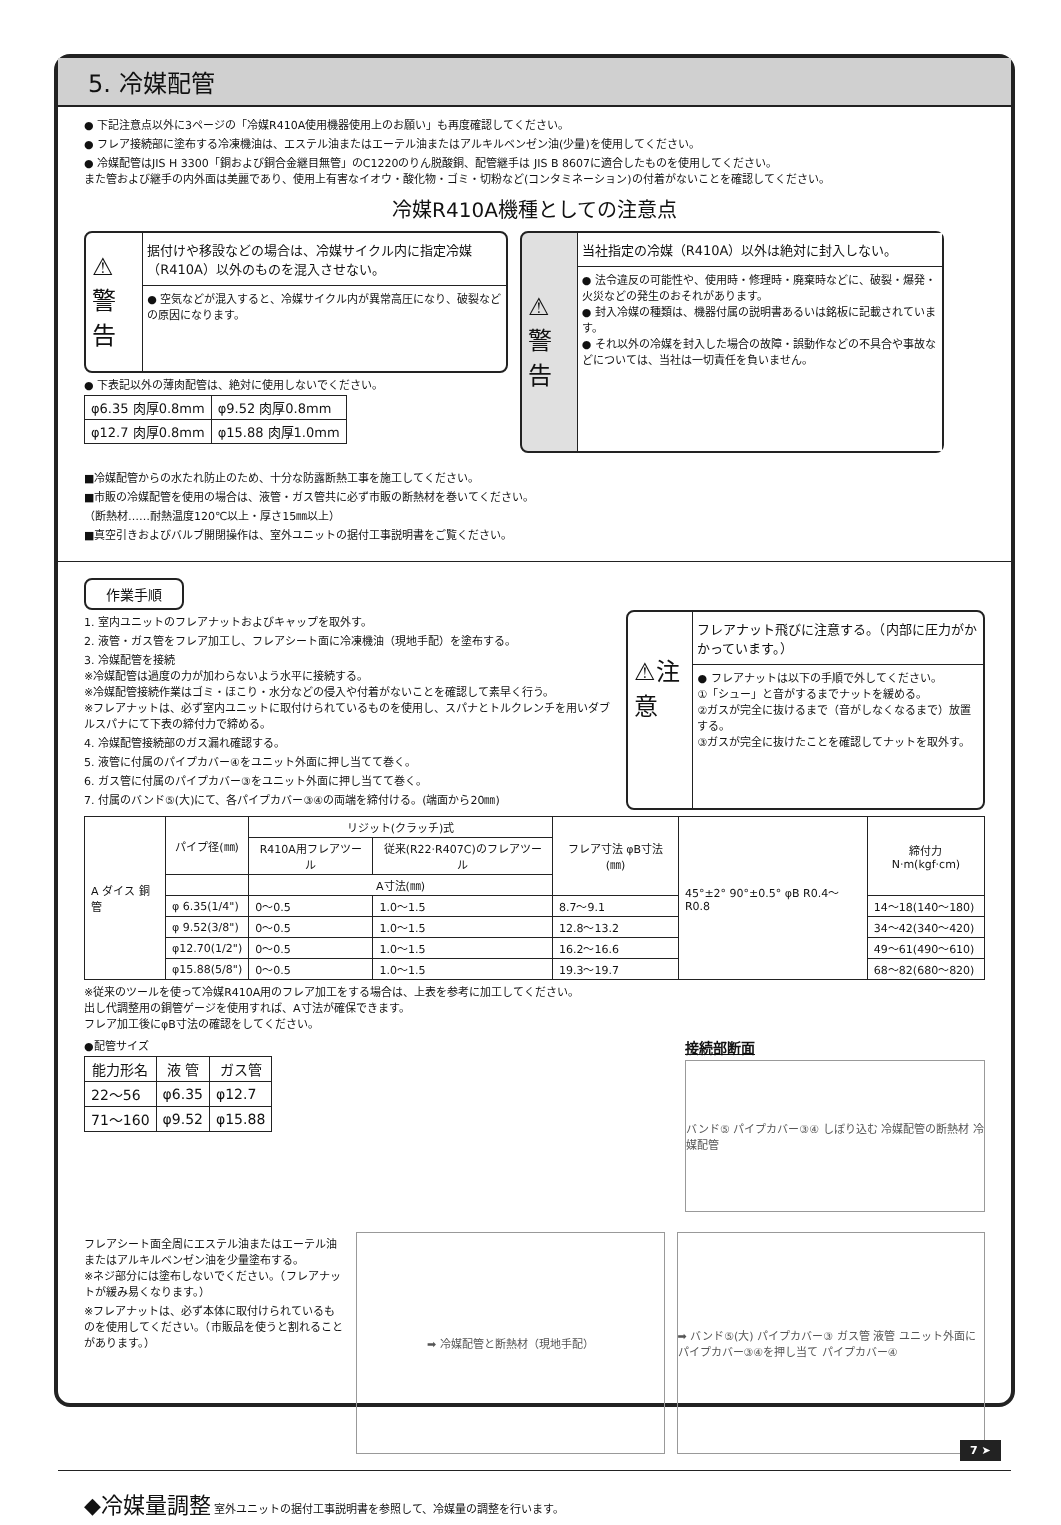5. 冷媒配管
● 下記注意点以外に3ページの「冷媒R410A使用機器使用上のお願い」も再度確認してください。
● フレア接続部に塗布する冷凍機油は、エステル油またはエーテル油またはアルキルベンゼン油(少量)を使用してください。
● 冷媒配管はJIS H 3300「銅および銅合金継目無管」のC1220のりん脱酸銅、配管継手は JIS B 8607に適合したものを使用してください。
また管および継手の内外面は美麗であり、使用上有害なイオウ・酸化物・ゴミ・切粉など(コンタミネーション)の付着がないことを確認してください。
冷媒R410A機種としての注意点
⚠警告
据付けや移設などの場合は、冷媒サイクル内に指定冷媒（R410A）以外のものを混入させない。
● 空気などが混入すると、冷媒サイクル内が異常高圧になり、破裂などの原因になります。
● 下表記以外の薄肉配管は、絶対に使用しないでください。
| φ6.35 肉厚0.8mm | φ9.52 肉厚0.8mm |
| φ12.7 肉厚0.8mm | φ15.88 肉厚1.0mm |
⚠警告
当社指定の冷媒（R410A）以外は絶対に封入しない。
● 法令違反の可能性や、使用時・修理時・廃棄時などに、破裂・爆発・火災などの発生のおそれがあります。
● 封入冷媒の種類は、機器付属の説明書あるいは銘板に記載されています。
● それ以外の冷媒を封入した場合の故障・誤動作などの不具合や事故などについては、当社は一切責任を負いません。
■冷媒配管からの水たれ防止のため、十分な防露断熱工事を施工してください。
■市販の冷媒配管を使用の場合は、液管・ガス管共に必ず市販の断熱材を巻いてください。
（断熱材……耐熱温度120℃以上・厚さ15㎜以上）
■真空引きおよびバルブ開閉操作は、室外ユニットの据付工事説明書をご覧ください。
作業手順
1. 室内ユニットのフレアナットおよびキャップを取外す。
2. 液管・ガス管をフレア加工し、フレアシート面に冷凍機油（現地手配）を塗布する。
3. 冷媒配管を接続
※冷媒配管は過度の力が加わらないよう水平に接続する。
※冷媒配管接続作業はゴミ・ほこり・水分などの侵入や付着がないことを確認して素早く行う。
※フレアナットは、必ず室内ユニットに取付けられているものを使用し、スパナとトルクレンチを用いダブルスパナにて下表の締付力で締める。
4. 冷媒配管接続部のガス漏れ確認する。
5. 液管に付属のパイプカバー④をユニット外面に押し当てて巻く。
6. ガス管に付属のパイプカバー③をユニット外面に押し当てて巻く。
7. 付属のバンド⑤(大)にて、各パイプカバー③④の両端を締付ける。(端面から20㎜)
⚠注意
フレアナット飛びに注意する。（内部に圧力がかかっています。）
● フレアナットは以下の手順で外してください。
①「シュー」と音がするまでナットを緩める。
②ガスが完全に抜けるまで（音がしなくなるまで）放置する。
③ガスが完全に抜けたことを確認してナットを取外す。
| A ダイス 銅管 | パイプ径(㎜) | リジット(クラッチ)式 | | フレア寸法 φB寸法(㎜) | 45°±2° 90°±0.5° φB R0.4〜R0.8 | 締付力 N·m(kgf·cm) |
| | | R410A用フレアツール | 従来(R22·R407C)のフレアツール | | | |
| | | A寸法(㎜) | | | | |
| | φ 6.35(1/4") | 0〜0.5 | 1.0〜1.5 | 8.7〜9.1 | | 14〜18(140〜180) |
| | φ 9.52(3/8") | 0〜0.5 | 1.0〜1.5 | 12.8〜13.2 | | 34〜42(340〜420) |
| | φ12.70(1/2") | 0〜0.5 | 1.0〜1.5 | 16.2〜16.6 | | 49〜61(490〜610) |
| | φ15.88(5/8") | 0〜0.5 | 1.0〜1.5 | 19.3〜19.7 | | 68〜82(680〜820) |
※従来のツールを使って冷媒R410A用のフレア加工をする場合は、上表を参考に加工してください。
出し代調整用の銅管ゲージを使用すれば、A寸法が確保できます。
フレア加工後にφB寸法の確認をしてください。
●配管サイズ
| 能力形名 | 液 管 | ガス管 |
| --- | --- | --- |
| 22〜56 | φ6.35 | φ12.7 |
| 71〜160 | φ9.52 | φ15.88 |
接続部断面
バンド⑤ パイプカバー③④ しぼり込む 冷媒配管の断熱材 冷媒配管
フレアシート面全周にエステル油またはエーテル油またはアルキルベンゼン油を少量塗布する。
※ネジ部分には塗布しないでください。（フレアナットが緩み易くなります。）
※フレアナットは、必ず本体に取付けられているものを使用してください。（市販品を使うと割れることがあります。）
➡ 冷媒配管と断熱材（現地手配） ➡ バンド⑤(大) パイプカバー③ ガス管 液管 ユニット外面にパイプカバー③④を押し当て パイプカバー④
◆冷媒量調整 室外ユニットの据付工事説明書を参照して、冷媒量の調整を行います。
7 ➤